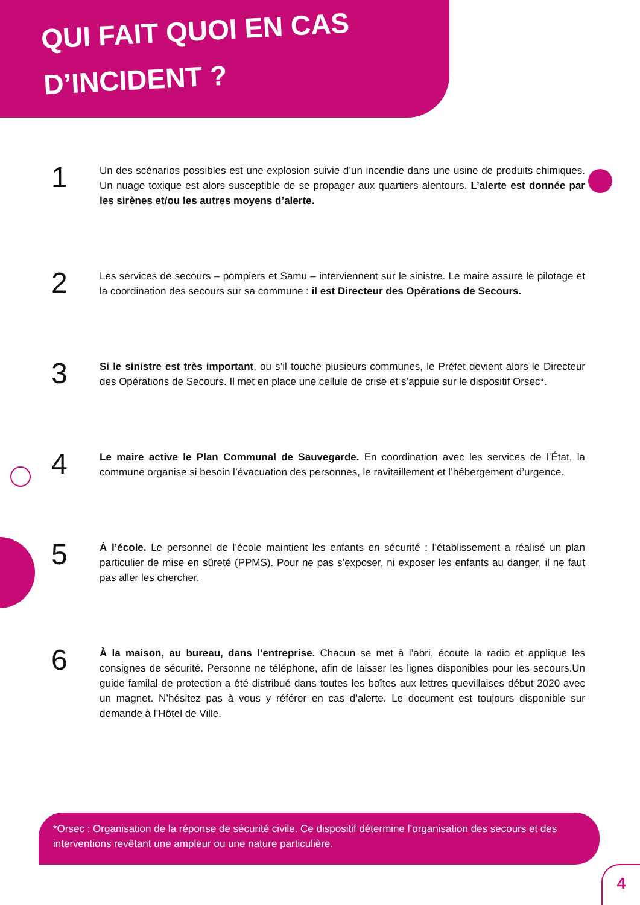QUI FAIT QUOI EN CAS
D’INCIDENT ?
1
Un des scénarios possibles est une explosion suivie d’un incendie dans une usine de produits chimiques. Un nuage toxique est alors susceptible de se propager aux quartiers alentours. L’alerte est donnée par les sirènes et/ou les autres moyens d’alerte.
2
Les services de secours – pompiers et Samu – interviennent sur le sinistre. Le maire assure le pilotage et la coordination des secours sur sa commune : il est Directeur des Opérations de Secours.
3
Si le sinistre est très important, ou s’il touche plusieurs communes, le Préfet devient alors le Directeur des Opérations de Secours. Il met en place une cellule de crise et s’appuie sur le dispositif Orsec*.
4
Le maire active le Plan Communal de Sauvegarde. En coordination avec les services de l’État, la commune organise si besoin l’évacuation des personnes, le ravitaillement et l’hébergement d’urgence.
5
À l’école. Le personnel de l’école maintient les enfants en sécurité : l’établissement a réalisé un plan particulier de mise en sûreté (PPMS). Pour ne pas s’exposer, ni exposer les enfants au danger, il ne faut pas aller les chercher.
6
À la maison, au bureau, dans l’entreprise. Chacun se met à l’abri, écoute la radio et applique les consignes de sécurité. Personne ne téléphone, afin de laisser les lignes disponibles pour les secours.Un guide familal de protection a été distribué dans toutes les boîtes aux lettres quevillaises début 2020 avec un magnet. N’hésitez pas à vous y référer en cas d’alerte. Le document est toujours disponible sur demande à l’Hôtel de Ville.
*Orsec : Organisation de la réponse de sécurité civile. Ce dispositif détermine l’organisation des secours et des interventions revêtant une ampleur ou une nature particulière.
4